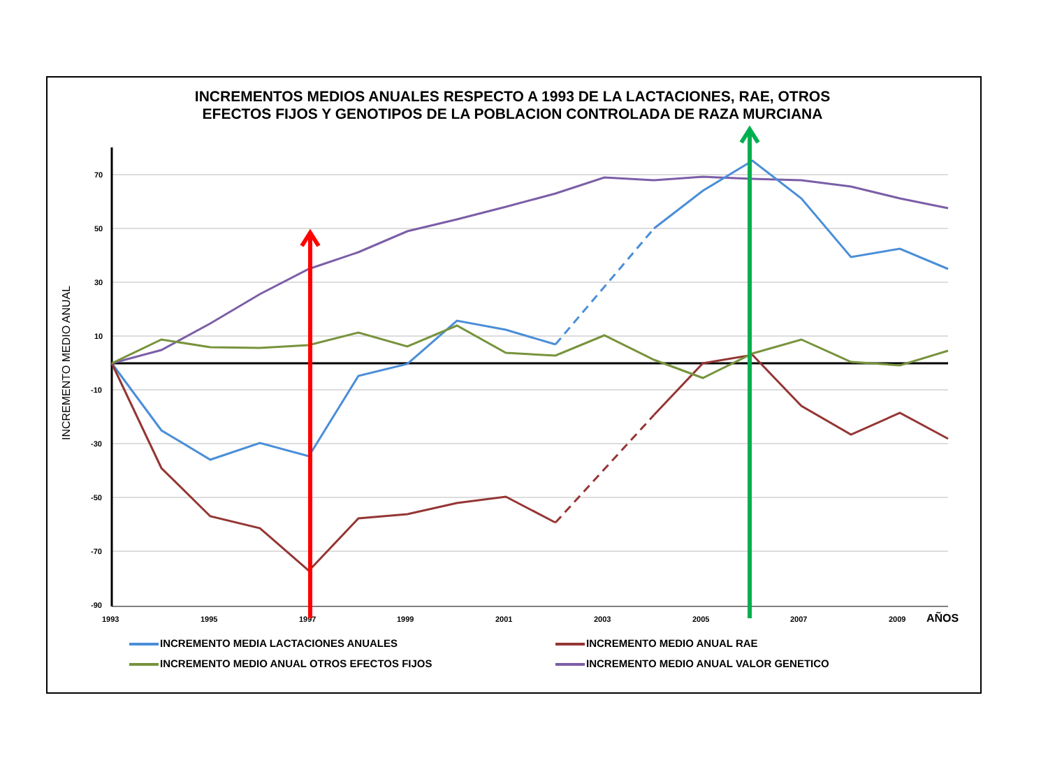INCREMENTOS MEDIOS ANUALES RESPECTO A 1993 DE LA LACTACIONES, RAE, OTROS
EFECTOS FIJOS Y GENOTIPOS DE LA POBLACION CONTROLADA DE RAZA MURCIANA
70
50
30
10
-10
-30
-50
-70
-90
1993
1995
1997
1999
2001
2003
2005
2007
2009
AÑOS
INCREMENTO MEDIO ANUAL
INCREMENTO MEDIA LACTACIONES ANUALES
INCREMENTO MEDIO ANUAL RAE
INCREMENTO MEDIO ANUAL OTROS EFECTOS FIJOS
INCREMENTO MEDIO ANUAL VALOR GENETICO